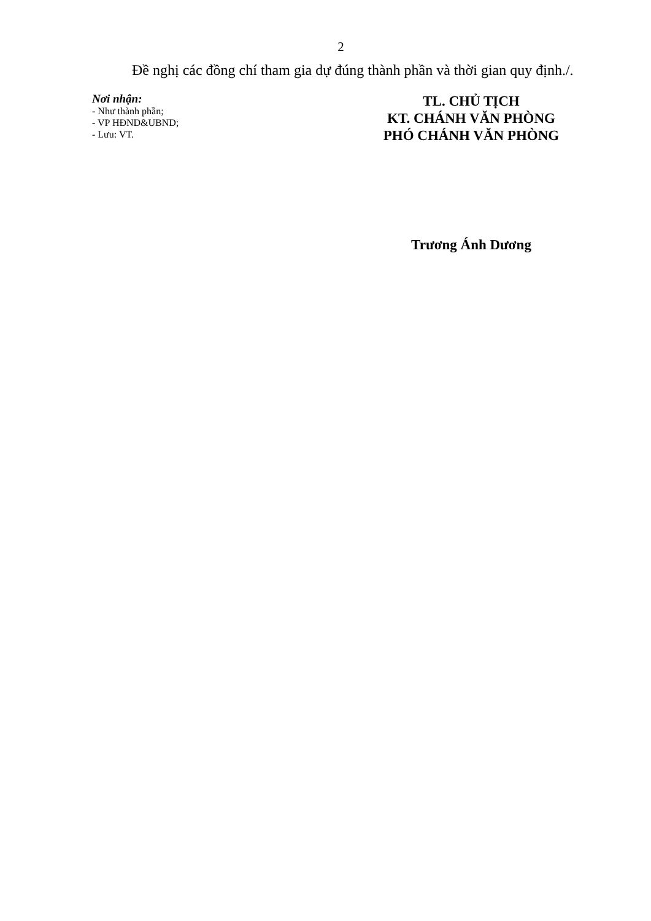2
Đề nghị các đồng chí tham gia dự đúng thành phần và thời gian quy định./.
Nơi nhận:
- Như thành phần;
- VP HĐND&UBND;
- Lưu: VT.
TL. CHỦ TỊCH
KT. CHÁNH VĂN PHÒNG
PHÓ CHÁNH VĂN PHÒNG
Trương Ánh Dương